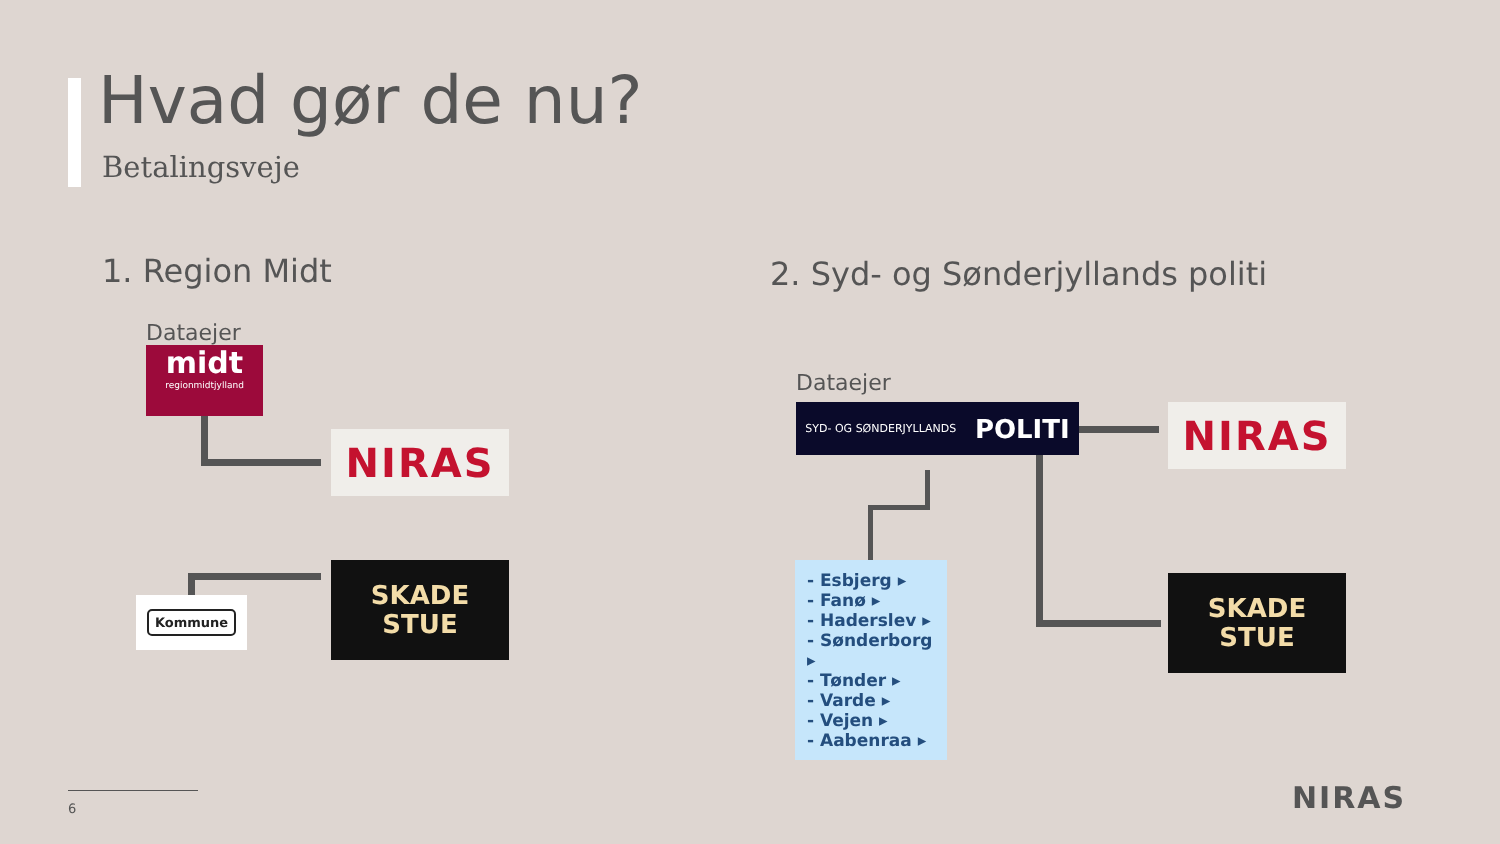Hvad gør de nu?
Betalingsveje
1. Region Midt
Dataejer
midt
regionmidtjylland
NIRAS
Kommune
SKADE
STUE
2. Syd- og Sønderjyllands politi
Dataejer
SYD- OG SØNDERJYLLANDS POLITI NIRAS
- Esbjerg ▸
- Fanø ▸
- Haderslev ▸
- Sønderborg ▸
- Tønder ▸
- Varde ▸
- Vejen ▸
- Aabenraa ▸
SKADE
STUE
6 NIRAS